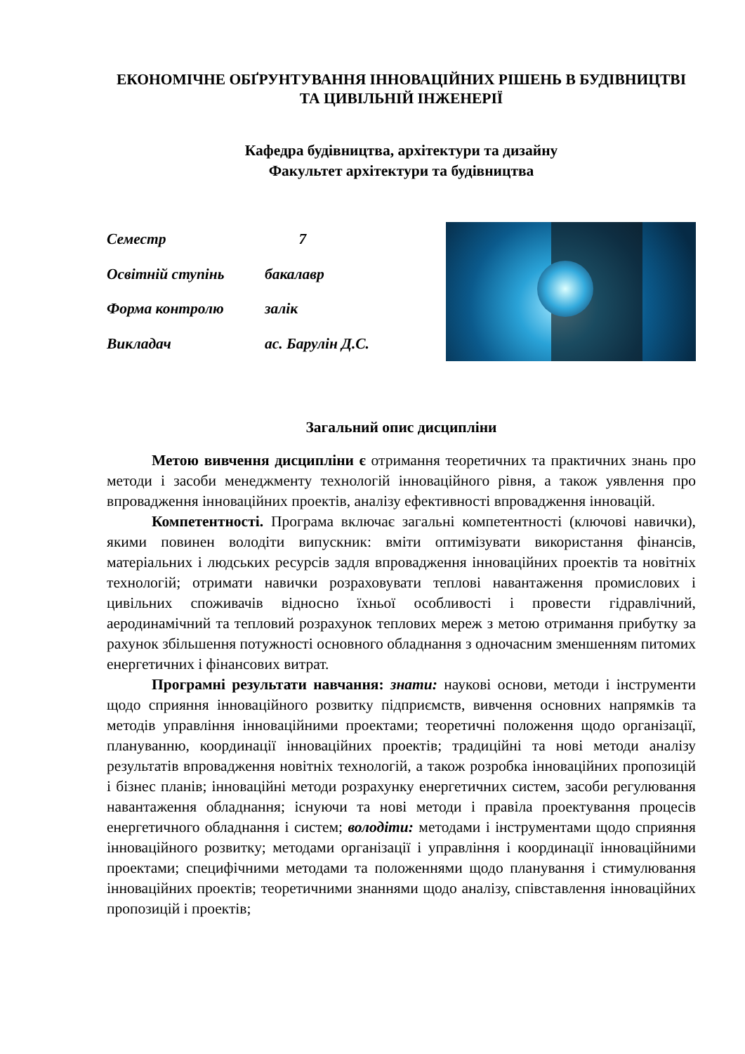ЕКОНОМІЧНЕ ОБҐРУНТУВАННЯ ІННОВАЦІЙНИХ РІШЕНЬ В БУДІВНИЦТВІ ТА ЦИВІЛЬНІЙ ІНЖЕНЕРІЇ
Кафедра будівництва, архітектури та дизайну
Факультет архітектури та будівництва
| Семестр | 7 |
| Освітній ступінь | бакалавр |
| Форма контролю | залік |
| Викладач | ас. Барулін Д.С. |
Загальний опис дисципліни
Метою вивчення дисципліни є отримання теоретичних та практичних знань про методи і засоби менеджменту технологій інноваційного рівня, а також уявлення про впровадження інноваційних проектів, аналізу ефективності впровадження інновацій.
Компетентності. Програма включає загальні компетентності (ключові навички), якими повинен володіти випускник: вміти оптимізувати використання фінансів, матеріальних і людських ресурсів задля впровадження інноваційних проектів та новітніх технологій; отримати навички розраховувати теплові навантаження промислових і цивільних споживачів відносно їхньої особливості і провести гідравлічний, аеродинамічний та тепловий розрахунок теплових мереж з метою отримання прибутку за рахунок збільшення потужності основного обладнання з одночасним зменшенням питомих енергетичних і фінансових витрат.
Програмні результати навчання: знати: наукові основи, методи і інструменти щодо сприяння інноваційного розвитку підприємств, вивчення основних напрямків та методів управління інноваційними проектами; теоретичні положення щодо організації, плануванню, координації інноваційних проектів; традиційні та нові методи аналізу результатів впровадження новітніх технологій, а також розробка інноваційних пропозицій і бізнес планів; інноваційні методи розрахунку енергетичних систем, засоби регулювання навантаження обладнання; існуючи та нові методи і правіла проектування процесів енергетичного обладнання і систем; володіти: методами і інструментами щодо сприяння інноваційного розвитку; методами організації і управління і координації інноваційними проектами; специфічними методами та положеннями щодо планування і стимулювання інноваційних проектів; теоретичними знаннями щодо аналізу, співставлення інноваційних пропозицій і проектів;